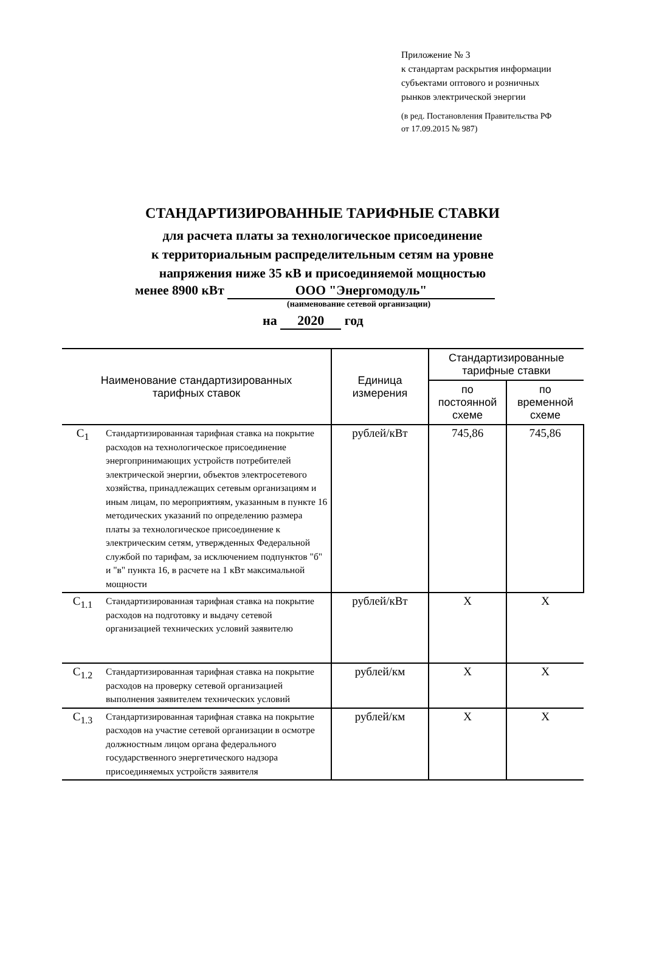Приложение № 3
к стандартам раскрытия информации
субъектами оптового и розничных
рынков электрической энергии
(в ред. Постановления Правительства РФ
от 17.09.2015 № 987)
СТАНДАРТИЗИРОВАННЫЕ ТАРИФНЫЕ СТАВКИ
для расчета платы за технологическое присоединение
к территориальным распределительным сетям на уровне
напряжения ниже 35 кВ и присоединяемой мощностью
менее 8900 кВт ООО "Энергомодуль"
(наименование сетевой организации)
на 2020 год
| Наименование стандартизированных тарифных ставок | | Единица измерения | Стандартизированные тарифные ставки | |
| --- | --- | --- | --- | --- |
| | | | по постоянной схеме | по временной схеме |
| C<sub>1</sub> | Стандартизированная тарифная ставка на покрытие расходов на технологическое присоединение энергопринимающих устройств потребителей электрической энергии, объектов электросетевого хозяйства, принадлежащих сетевым организациям и иным лицам, по мероприятиям, указанным в пункте 16 методических указаний по определению размера платы за технологическое присоединение к электрическим сетям, утвержденных Федеральной службой по тарифам, за исключением подпунктов "б" и "в" пункта 16, в расчете на 1 кВт максимальной мощности | рублей/кВт | 745,86 | 745,86 |
| C<sub>1.1</sub> | Стандартизированная тарифная ставка на покрытие расходов на подготовку и выдачу сетевой организацией технических условий заявителю | рублей/кВт | X | X |
| C<sub>1.2</sub> | Стандартизированная тарифная ставка на покрытие расходов на проверку сетевой организацией выполнения заявителем технических условий | рублей/км | X | X |
| C<sub>1.3</sub> | Стандартизированная тарифная ставка на покрытие расходов на участие сетевой организации в осмотре должностным лицом органа федерального государственного энергетического надзора присоединяемых устройств заявителя | рублей/км | X | X |